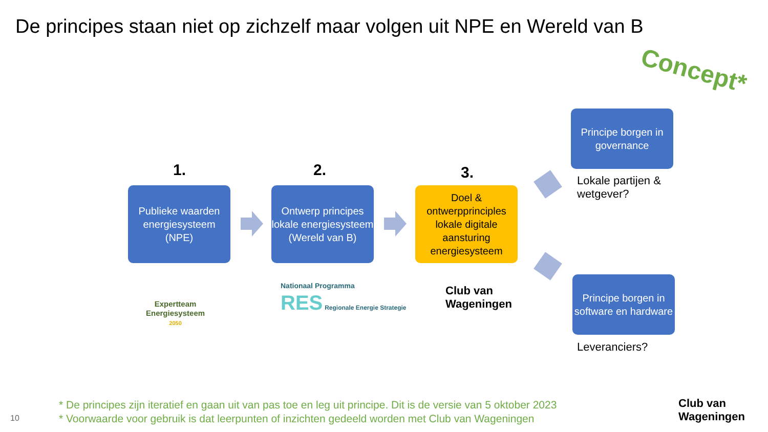De principes staan niet op zichzelf maar volgen uit NPE en Wereld van B
Concept*
1. 2. 3.
Publieke waarden energiesysteem
(NPE)
Ontwerp principes lokale energiesysteem (Wereld van B)
Doel & ontwerpprinciples lokale digitale aansturing energiesysteem
Principe borgen in governance
Lokale partijen &
wetgever?
Principe borgen in software en hardware
Leveranciers?
Expertteam
Energiesysteem
2050
Nationaal Programma
RES Regionale Energie Strategie
Club van
Wageningen
* De principes zijn iteratief en gaan uit van pas toe en leg uit principe. Dit is de versie van 5 oktober 2023
* Voorwaarde voor gebruik is dat leerpunten of inzichten gedeeld worden met Club van Wageningen
10
Club van
Wageningen